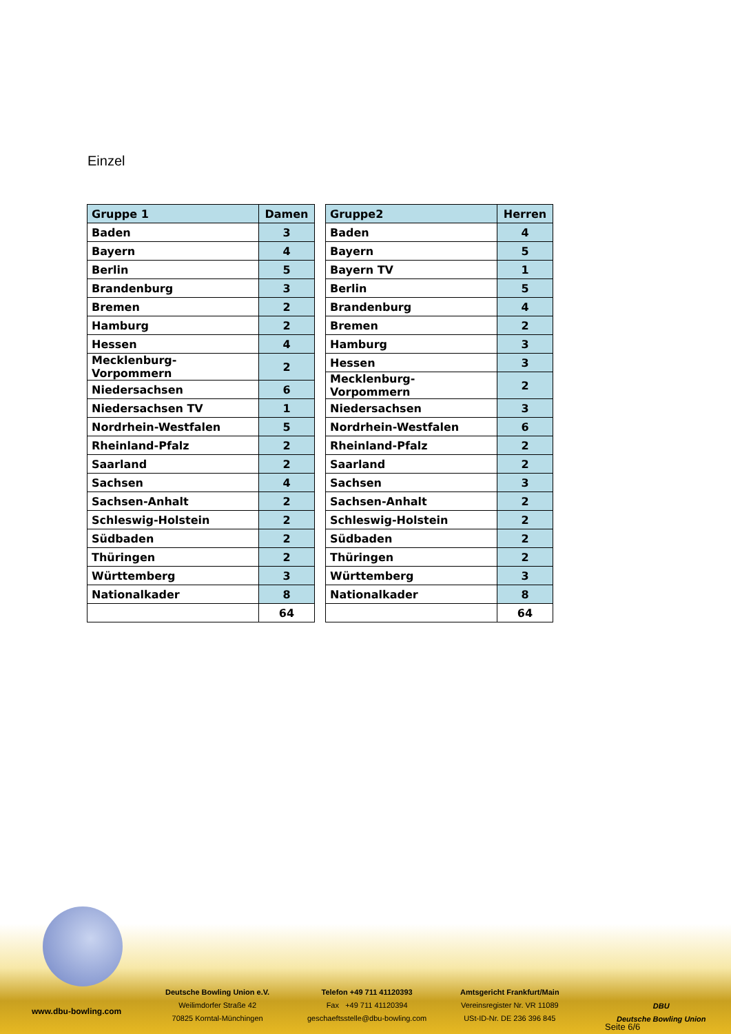Einzel
| Gruppe 1 | Damen |
| --- | --- |
| Baden | 3 |
| Bayern | 4 |
| Berlin | 5 |
| Brandenburg | 3 |
| Bremen | 2 |
| Hamburg | 2 |
| Hessen | 4 |
| Mecklenburg-Vorpommern | 2 |
| Niedersachsen | 6 |
| Niedersachsen TV | 1 |
| Nordrhein-Westfalen | 5 |
| Rheinland-Pfalz | 2 |
| Saarland | 2 |
| Sachsen | 4 |
| Sachsen-Anhalt | 2 |
| Schleswig-Holstein | 2 |
| Südbaden | 2 |
| Thüringen | 2 |
| Württemberg | 3 |
| Nationalkader | 8 |
| | 64 |
| Gruppe2 | Herren |
| --- | --- |
| Baden | 4 |
| Bayern | 5 |
| Bayern TV | 1 |
| Berlin | 5 |
| Brandenburg | 4 |
| Bremen | 2 |
| Hamburg | 3 |
| Hessen | 3 |
| Mecklenburg-Vorpommern | 2 |
| Niedersachsen | 3 |
| Nordrhein-Westfalen | 6 |
| Rheinland-Pfalz | 2 |
| Saarland | 2 |
| Sachsen | 3 |
| Sachsen-Anhalt | 2 |
| Schleswig-Holstein | 2 |
| Südbaden | 2 |
| Thüringen | 2 |
| Württemberg | 3 |
| Nationalkader | 8 |
| | 64 |
www.dbu-bowling.com
Deutsche Bowling Union e.V.
Weilimdorfer Straße 42
70825 Korntal-Münchingen
Telefon +49 711 41120393
Fax +49 711 41120394
geschaeftsstelle@dbu-bowling.com
Amtsgericht Frankfurt/Main
Vereinsregister Nr. VR 11089
USt-ID-Nr. DE 236 396 845
DBU
Deutsche Bowling Union
Seite 6/6